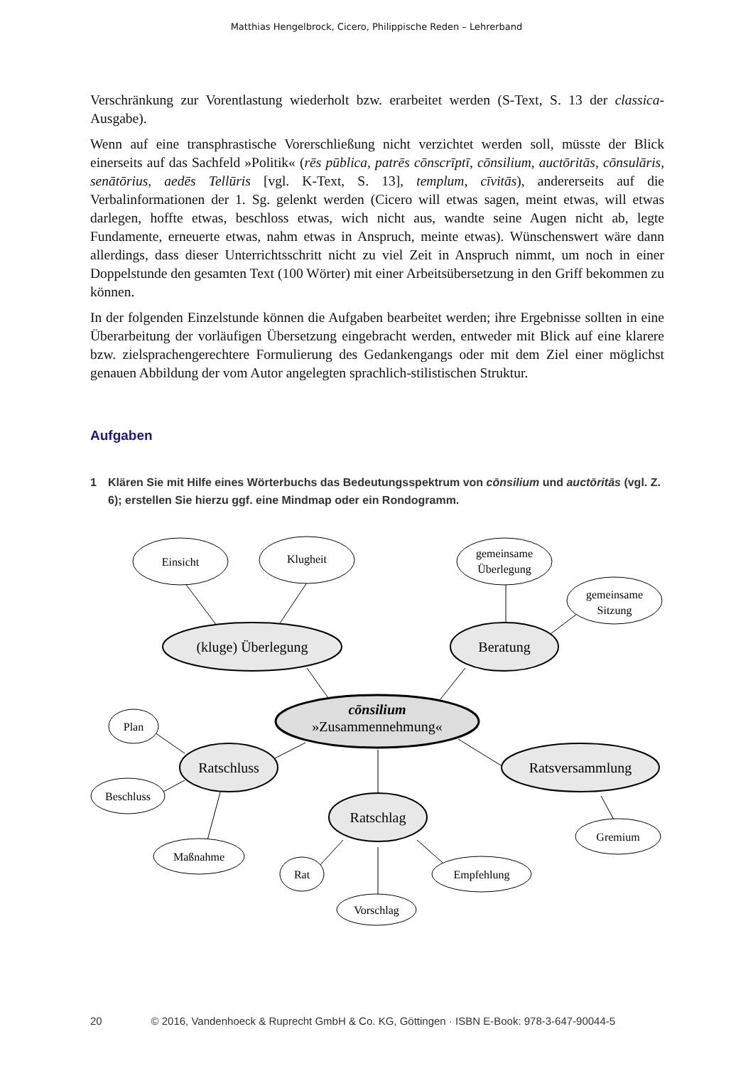Matthias Hengelbrock, Cicero, Philippische Reden – Lehrerband
Verschränkung zur Vorentlastung wiederholt bzw. erarbeitet werden (S-Text, S. 13 der classica-Ausgabe).
Wenn auf eine transphrastische Vorerschließung nicht verzichtet werden soll, müsste der Blick einerseits auf das Sachfeld »Politik« (rēs pūblica, patrēs cōnscrīptī, cōnsilium, auctōritās, cōnsulāris, senātōrius, aedēs Tellūris [vgl. K-Text, S. 13], templum, cīvitās), andererseits auf die Verbalinformationen der 1. Sg. gelenkt werden (Cicero will etwas sagen, meint etwas, will etwas darlegen, hoffte etwas, beschloss etwas, wich nicht aus, wandte seine Augen nicht ab, legte Fundamente, erneuerte etwas, nahm etwas in Anspruch, meinte etwas). Wünschenswert wäre dann allerdings, dass dieser Unterrichtsschritt nicht zu viel Zeit in Anspruch nimmt, um noch in einer Doppelstunde den gesamten Text (100 Wörter) mit einer Arbeitsübersetzung in den Griff bekommen zu können.
In der folgenden Einzelstunde können die Aufgaben bearbeitet werden; ihre Ergebnisse sollten in eine Überarbeitung der vorläufigen Übersetzung eingebracht werden, entweder mit Blick auf eine klarere bzw. zielsprachengerechtere Formulierung des Gedankengangs oder mit dem Ziel einer möglichst genauen Abbildung der vom Autor angelegten sprachlich-stilistischen Struktur.
Aufgaben
1 Klären Sie mit Hilfe eines Wörterbuchs das Bedeutungsspektrum von cōnsilium und auctōritās (vgl. Z. 6); erstellen Sie hierzu ggf. eine Mindmap oder ein Rondogramm.
Einsicht
Klugheit
gemeinsame
Überlegung
gemeinsame
Sitzung
Plan
Beschluss
Maßnahme
Rat
Vorschlag
Empfehlung
Gremium
(kluge) Überlegung
Beratung
Ratschluss
Ratsversammlung
Ratschlag
cōnsilium
»Zusammennehmung«
20 © 2016, Vandenhoeck & Ruprecht GmbH & Co. KG, Göttingen · ISBN E-Book: 978-3-647-90044-5